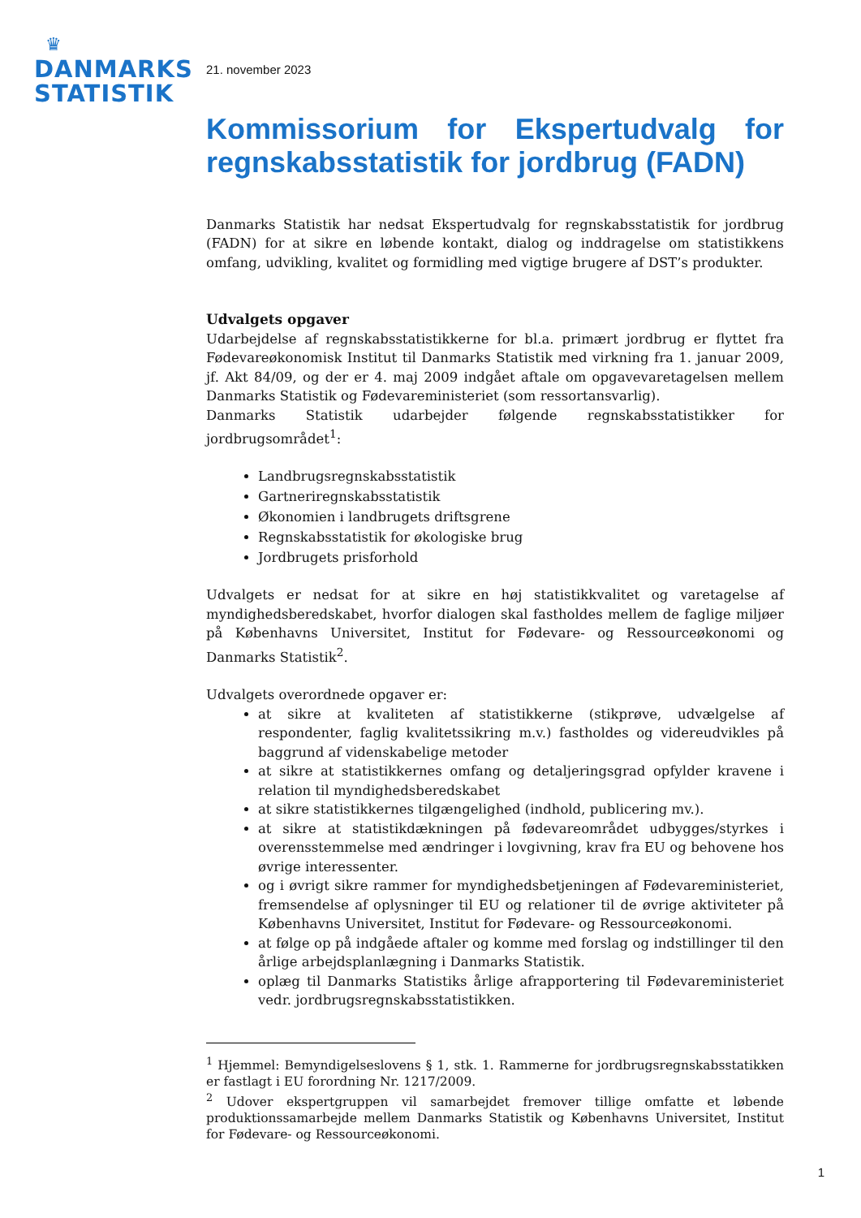♛
DANMARKS
STATISTIK
21. november 2023
Kommissorium for Ekspertudvalg for regnskabsstatistik for jordbrug (FADN)
Danmarks Statistik har nedsat Ekspertudvalg for regnskabsstatistik for jordbrug (FADN) for at sikre en løbende kontakt, dialog og inddragelse om statistikkens omfang, udvikling, kvalitet og formidling med vigtige brugere af DST’s produkter.
Udvalgets opgaver
Udarbejdelse af regnskabsstatistikkerne for bl.a. primært jordbrug er flyttet fra Fødevareøkonomisk Institut til Danmarks Statistik med virkning fra 1. januar 2009, jf. Akt 84/09, og der er 4. maj 2009 indgået aftale om opgavevaretagelsen mellem Danmarks Statistik og Fødevareministeriet (som ressortansvarlig).
Danmarks Statistik udarbejder følgende regnskabsstatistikker for jordbrugsområdet<sup>1</sup>:
Landbrugsregnskabsstatistik
Gartneriregnskabsstatistik
Økonomien i landbrugets driftsgrene
Regnskabsstatistik for økologiske brug
Jordbrugets prisforhold
Udvalgets er nedsat for at sikre en høj statistikkvalitet og varetagelse af myndighedsberedskabet, hvorfor dialogen skal fastholdes mellem de faglige miljøer på Københavns Universitet, Institut for Fødevare- og Ressourceøkonomi og Danmarks Statistik<sup>2</sup>.
Udvalgets overordnede opgaver er:
at sikre at kvaliteten af statistikkerne (stikprøve, udvælgelse af respondenter, faglig kvalitetssikring m.v.) fastholdes og videreudvikles på baggrund af videnskabelige metoder
at sikre at statistikkernes omfang og detaljeringsgrad opfylder kravene i relation til myndighedsberedskabet
at sikre statistikkernes tilgængelighed (indhold, publicering mv.).
at sikre at statistikdækningen på fødevareområdet udbygges/styrkes i overensstemmelse med ændringer i lovgivning, krav fra EU og behovene hos øvrige interessenter.
og i øvrigt sikre rammer for myndighedsbetjeningen af Fødevareministeriet, fremsendelse af oplysninger til EU og relationer til de øvrige aktiviteter på Københavns Universitet, Institut for Fødevare- og Ressourceøkonomi.
at følge op på indgåede aftaler og komme med forslag og indstillinger til den årlige arbejdsplanlægning i Danmarks Statistik.
oplæg til Danmarks Statistiks årlige afrapportering til Fødevareministeriet vedr. jordbrugsregnskabsstatistikken.
<sup>1</sup> Hjemmel: Bemyndigelseslovens § 1, stk. 1. Rammerne for jordbrugsregnskabsstatikken er fastlagt i EU forordning Nr. 1217/2009.
<sup>2</sup> Udover ekspertgruppen vil samarbejdet fremover tillige omfatte et løbende produktionssamarbejde mellem Danmarks Statistik og Københavns Universitet, Institut for Fødevare- og Ressourceøkonomi.
1